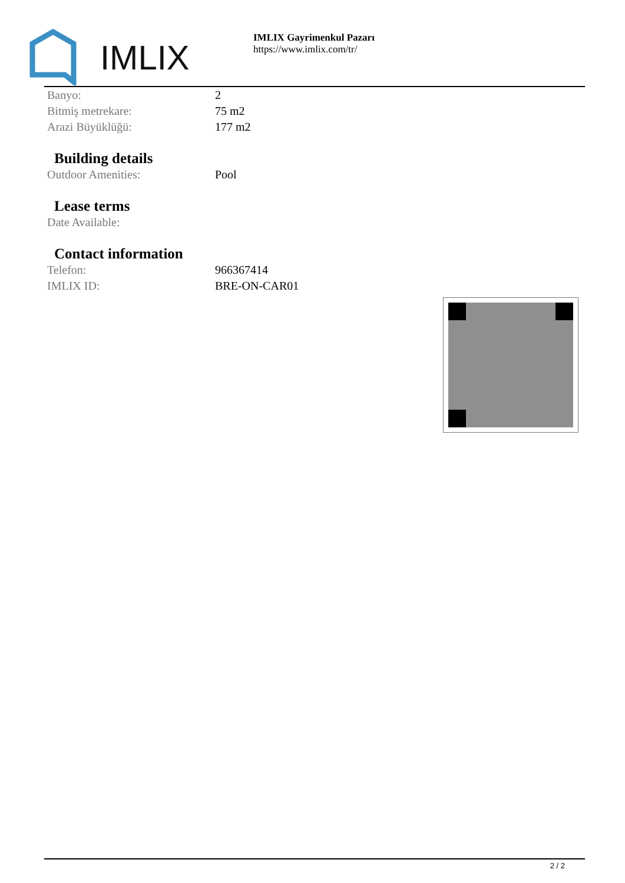IMLIX
IMLIX Gayrimenkul Pazarı
https://www.imlix.com/tr/
| Banyo: | 2 |
| Bitmiş metrekare: | 75 m2 |
| Arazi Büyüklüğü: | 177 m2 |
Building details
| Outdoor Amenities: | Pool |
Lease terms
| Date Available: | |
Contact information
| Telefon: | 966367414 |
| IMLIX ID: | BRE-ON-CAR01 |
2 / 2